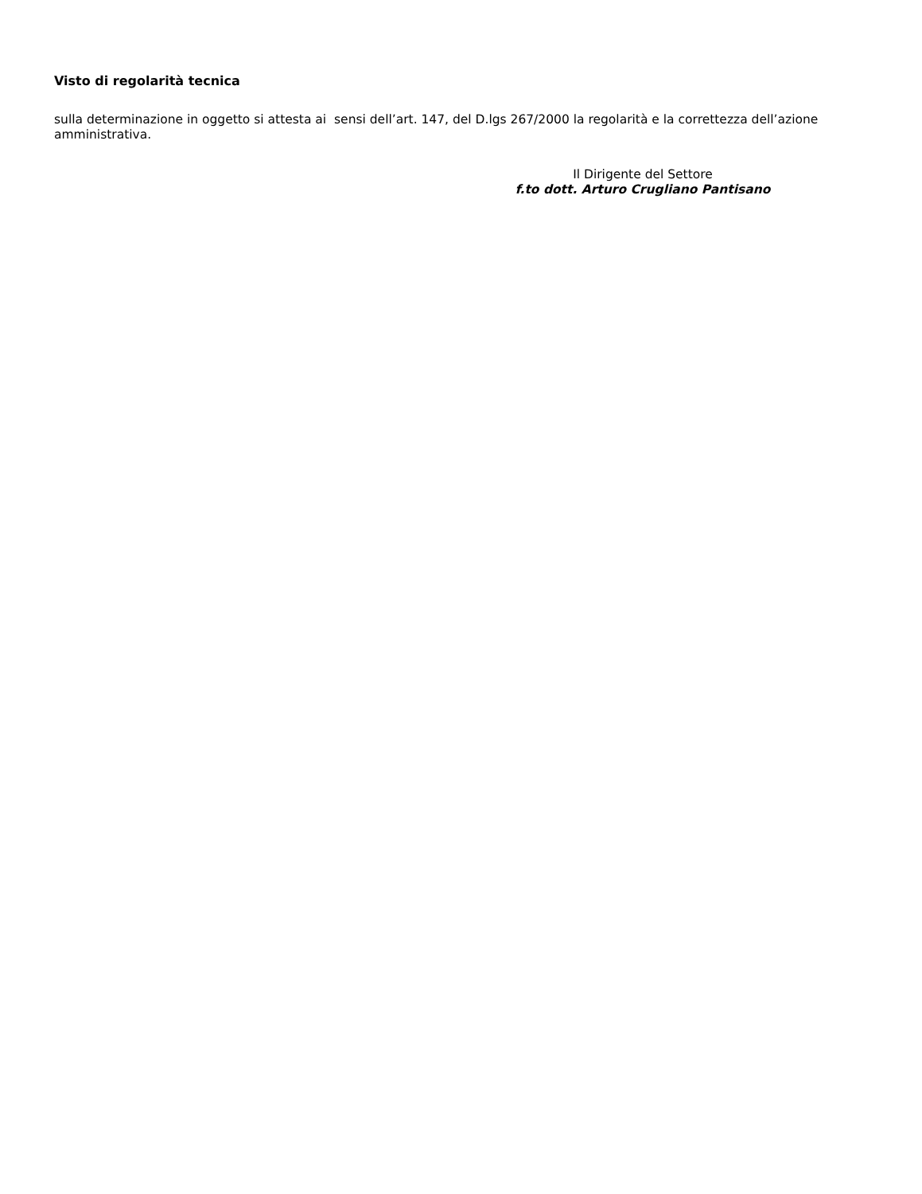Visto di regolarità tecnica
sulla determinazione in oggetto si attesta ai sensi dell’art. 147, del D.lgs 267/2000 la regolarità e la correttezza dell’azione amministrativa.
Il Dirigente del Settore
f.to dott. Arturo Crugliano Pantisano